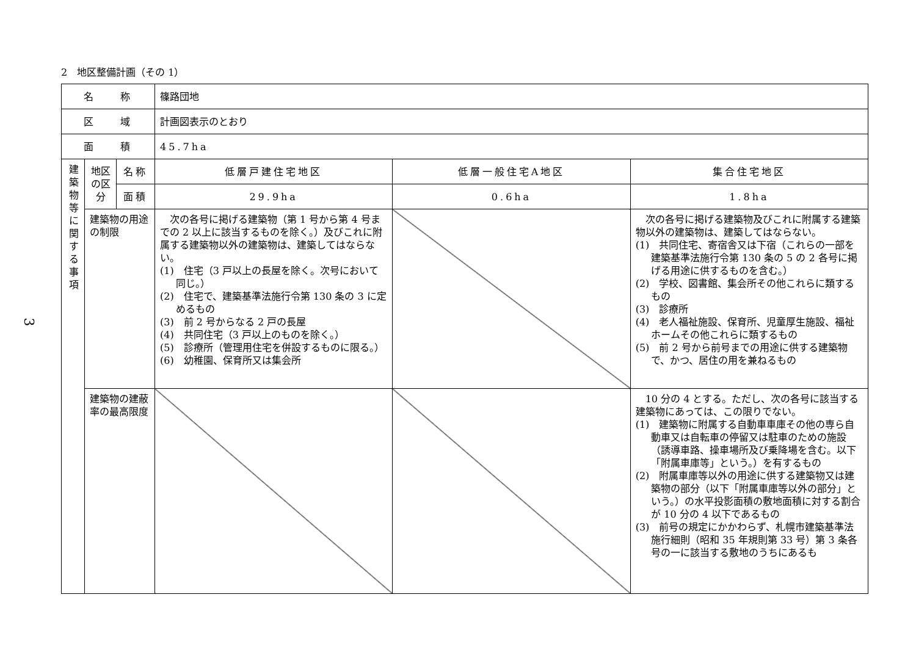2　地区整備計画（その 1）
3
| 名 称 | | | 篠路団地 | | |
| 区 域 | | | 計画図表示のとおり | | |
| 面 積 | | | 45.7ha | | |
| 建築物等に関する事項 | 地区の区分 | 名称 | 低層戸建住宅地区 | 低層一般住宅A地区 | 集合住宅地区 |
| | | 面積 | 29.9ha | 0.6ha | 1.8ha |
| | 建築物の用途の制限 | | 次の各号に掲げる建築物（第 1 号から第 4 号までの 2 以上に該当するものを除く。）及びこれに附属する建築物以外の建築物は、建築してはならない。 (1) 住宅（3 戸以上の長屋を除く。次号において同じ。） (2) 住宅で、建築基準法施行令第 130 条の 3 に定めるもの (3) 前 2 号からなる 2 戸の長屋 (4) 共同住宅（3 戸以上のものを除く。） (5) 診療所（管理用住宅を併設するものに限る。） (6) 幼稚園、保育所又は集会所 | | 次の各号に掲げる建築物及びこれに附属する建築物以外の建築物は、建築してはならない。 (1) 共同住宅、寄宿舎又は下宿（これらの一部を建築基準法施行令第 130 条の 5 の 2 各号に掲げる用途に供するものを含む。） (2) 学校、図書館、集会所その他これらに類するもの (3) 診療所 (4) 老人福祉施設、保育所、児童厚生施設、福祉ホームその他これらに類するもの (5) 前 2 号から前号までの用途に供する建築物で、かつ、居住の用を兼ねるもの |
| | 建築物の建蔽率の最高限度 | | | | 10 分の 4 とする。ただし、次の各号に該当する建築物にあっては、この限りでない。 (1) 建築物に附属する自動車車庫その他の専ら自動車又は自転車の停留又は駐車のための施設（誘導車路、操車場所及び乗降場を含む。以下「附属車庫等」という。）を有するもの (2) 附属車庫等以外の用途に供する建築物又は建築物の部分（以下「附属車庫等以外の部分」という。）の水平投影面積の敷地面積に対する割合が 10 分の 4 以下であるもの (3) 前号の規定にかかわらず、札幌市建築基準法施行細則（昭和 35 年規則第 33 号）第 3 条各号の一に該当する敷地のうちにあるも |